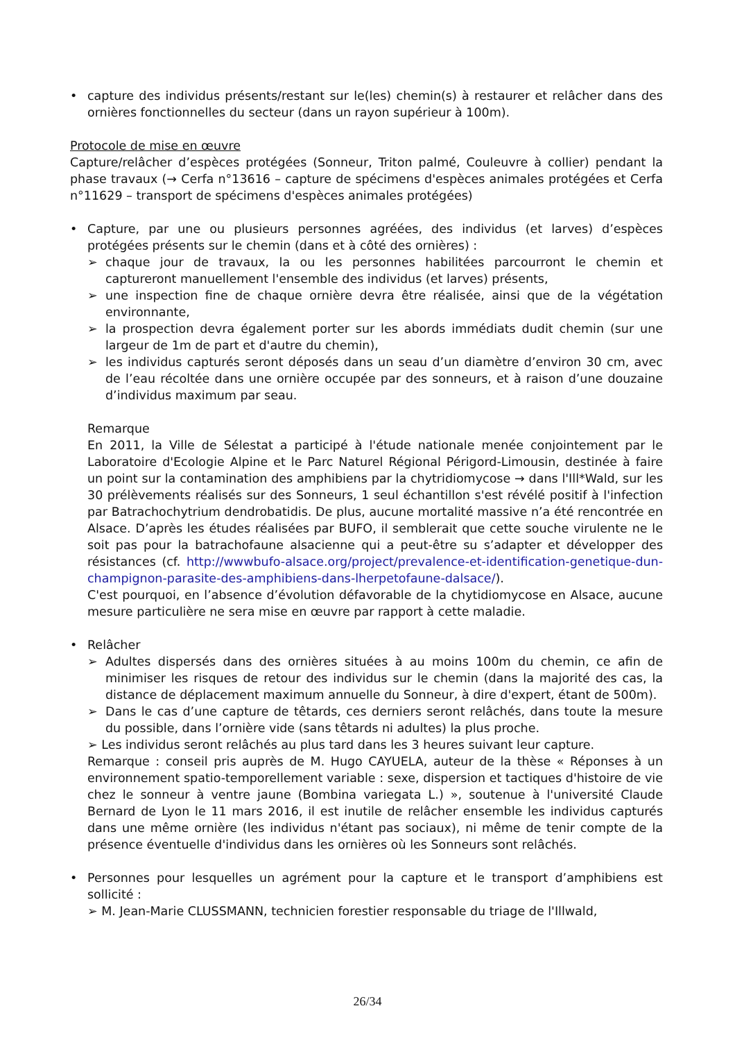• capture des individus présents/restant sur le(les) chemin(s) à restaurer et relâcher dans des ornières fonctionnelles du secteur (dans un rayon supérieur à 100m).
Protocole de mise en œuvre
Capture/relâcher d’espèces protégées (Sonneur, Triton palmé, Couleuvre à collier) pendant la phase travaux (→ Cerfa n°13616 – capture de spécimens d'espèces animales protégées et Cerfa n°11629 – transport de spécimens d'espèces animales protégées)
• Capture, par une ou plusieurs personnes agréées, des individus (et larves) d’espèces protégées présents sur le chemin (dans et à côté des ornières) :
➢ chaque jour de travaux, la ou les personnes habilitées parcourront le chemin et captureront manuellement l'ensemble des individus (et larves) présents,
➢ une inspection fine de chaque ornière devra être réalisée, ainsi que de la végétation environnante,
➢ la prospection devra également porter sur les abords immédiats dudit chemin (sur une largeur de 1m de part et d'autre du chemin),
➢ les individus capturés seront déposés dans un seau d’un diamètre d’environ 30 cm, avec de l’eau récoltée dans une ornière occupée par des sonneurs, et à raison d’une douzaine d’individus maximum par seau.
Remarque
En 2011, la Ville de Sélestat a participé à l'étude nationale menée conjointement par le Laboratoire d'Ecologie Alpine et le Parc Naturel Régional Périgord-Limousin, destinée à faire un point sur la contamination des amphibiens par la chytridiomycose → dans l'Ill*Wald, sur les 30 prélèvements réalisés sur des Sonneurs, 1 seul échantillon s'est révélé positif à l'infection par Batrachochytrium dendrobatidis. De plus, aucune mortalité massive n’a été rencontrée en Alsace. D’après les études réalisées par BUFO, il semblerait que cette souche virulente ne le soit pas pour la batrachofaune alsacienne qui a peut-être su s’adapter et développer des résistances (cf. http://wwwbufo-alsace.org/project/prevalence-et-identification-genetique-dun-champignon-parasite-des-amphibiens-dans-lherpetofaune-dalsace/).
C'est pourquoi, en l’absence d’évolution défavorable de la chytidiomycose en Alsace, aucune mesure particulière ne sera mise en œuvre par rapport à cette maladie.
• Relâcher
➢ Adultes dispersés dans des ornières situées à au moins 100m du chemin, ce afin de minimiser les risques de retour des individus sur le chemin (dans la majorité des cas, la distance de déplacement maximum annuelle du Sonneur, à dire d'expert, étant de 500m).
➢ Dans le cas d’une capture de têtards, ces derniers seront relâchés, dans toute la mesure du possible, dans l’ornière vide (sans têtards ni adultes) la plus proche.
➢ Les individus seront relâchés au plus tard dans les 3 heures suivant leur capture.
Remarque : conseil pris auprès de M. Hugo CAYUELA, auteur de la thèse « Réponses à un environnement spatio-temporellement variable : sexe, dispersion et tactiques d'histoire de vie chez le sonneur à ventre jaune (Bombina variegata L.) », soutenue à l'université Claude Bernard de Lyon le 11 mars 2016, il est inutile de relâcher ensemble les individus capturés dans une même ornière (les individus n'étant pas sociaux), ni même de tenir compte de la présence éventuelle d'individus dans les ornières où les Sonneurs sont relâchés.
• Personnes pour lesquelles un agrément pour la capture et le transport d’amphibiens est sollicité :
➢ M. Jean-Marie CLUSSMANN, technicien forestier responsable du triage de l'Illwald,
26/34